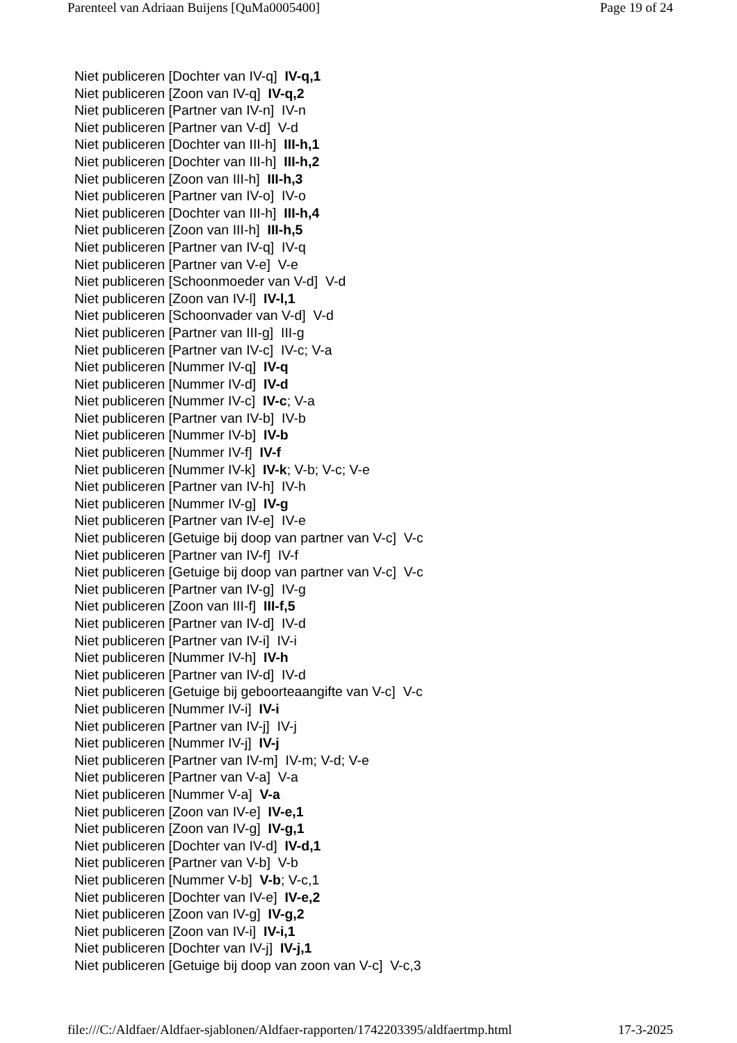Parenteel van Adriaan Buijens [QuMa0005400] Page 19 of 24
Niet publiceren [Dochter van IV-q] IV-q,1
Niet publiceren [Zoon van IV-q] IV-q,2
Niet publiceren [Partner van IV-n] IV-n
Niet publiceren [Partner van V-d] V-d
Niet publiceren [Dochter van III-h] III-h,1
Niet publiceren [Dochter van III-h] III-h,2
Niet publiceren [Zoon van III-h] III-h,3
Niet publiceren [Partner van IV-o] IV-o
Niet publiceren [Dochter van III-h] III-h,4
Niet publiceren [Zoon van III-h] III-h,5
Niet publiceren [Partner van IV-q] IV-q
Niet publiceren [Partner van V-e] V-e
Niet publiceren [Schoonmoeder van V-d] V-d
Niet publiceren [Zoon van IV-l] IV-l,1
Niet publiceren [Schoonvader van V-d] V-d
Niet publiceren [Partner van III-g] III-g
Niet publiceren [Partner van IV-c] IV-c; V-a
Niet publiceren [Nummer IV-q] IV-q
Niet publiceren [Nummer IV-d] IV-d
Niet publiceren [Nummer IV-c] IV-c; V-a
Niet publiceren [Partner van IV-b] IV-b
Niet publiceren [Nummer IV-b] IV-b
Niet publiceren [Nummer IV-f] IV-f
Niet publiceren [Nummer IV-k] IV-k; V-b; V-c; V-e
Niet publiceren [Partner van IV-h] IV-h
Niet publiceren [Nummer IV-g] IV-g
Niet publiceren [Partner van IV-e] IV-e
Niet publiceren [Getuige bij doop van partner van V-c] V-c
Niet publiceren [Partner van IV-f] IV-f
Niet publiceren [Getuige bij doop van partner van V-c] V-c
Niet publiceren [Partner van IV-g] IV-g
Niet publiceren [Zoon van III-f] III-f,5
Niet publiceren [Partner van IV-d] IV-d
Niet publiceren [Partner van IV-i] IV-i
Niet publiceren [Nummer IV-h] IV-h
Niet publiceren [Partner van IV-d] IV-d
Niet publiceren [Getuige bij geboorteaangifte van V-c] V-c
Niet publiceren [Nummer IV-i] IV-i
Niet publiceren [Partner van IV-j] IV-j
Niet publiceren [Nummer IV-j] IV-j
Niet publiceren [Partner van IV-m] IV-m; V-d; V-e
Niet publiceren [Partner van V-a] V-a
Niet publiceren [Nummer V-a] V-a
Niet publiceren [Zoon van IV-e] IV-e,1
Niet publiceren [Zoon van IV-g] IV-g,1
Niet publiceren [Dochter van IV-d] IV-d,1
Niet publiceren [Partner van V-b] V-b
Niet publiceren [Nummer V-b] V-b; V-c,1
Niet publiceren [Dochter van IV-e] IV-e,2
Niet publiceren [Zoon van IV-g] IV-g,2
Niet publiceren [Zoon van IV-i] IV-i,1
Niet publiceren [Dochter van IV-j] IV-j,1
Niet publiceren [Getuige bij doop van zoon van V-c] V-c,3
file:///C:/Aldfaer/Aldfaer-sjablonen/Aldfaer-rapporten/1742203395/aldfaertmp.html 17-3-2025